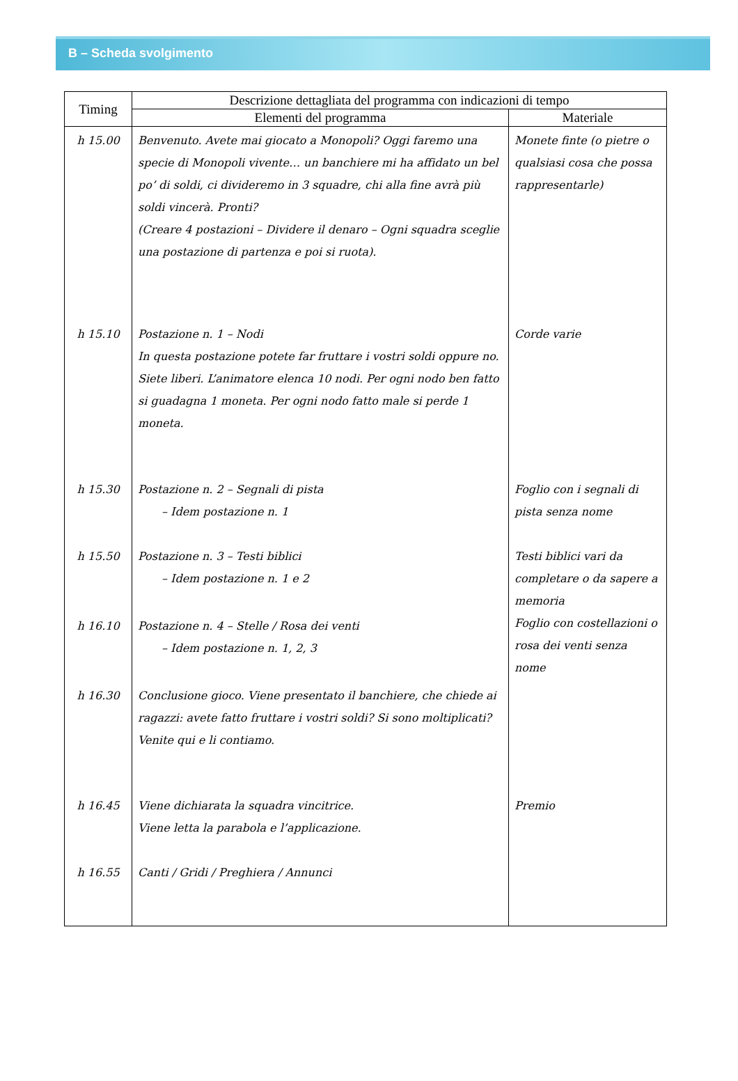B – Scheda svolgimento
| Timing | Descrizione dettagliata del programma con indicazioni di tempo | |
| --- | --- | --- |
| | Elementi del programma | Materiale |
| h 15.00 | Benvenuto. Avete mai giocato a Monopoli? Oggi faremo una specie di Monopoli vivente… un banchiere mi ha affidato un bel po’ di soldi, ci divideremo in 3 squadre, chi alla fine avrà più soldi vincerà. Pronti? (Creare 4 postazioni – Dividere il denaro – Ogni squadra sceglie una postazione di partenza e poi si ruota). | Monete finte (o pietre o qualsiasi cosa che possa rappresentarle) |
| h 15.10 | Postazione n. 1 – Nodi In questa postazione potete far fruttare i vostri soldi oppure no. Siete liberi. L’animatore elenca 10 nodi. Per ogni nodo ben fatto si guadagna 1 moneta. Per ogni nodo fatto male si perde 1 moneta. | Corde varie |
| h 15.30 | Postazione n. 2 – Segnali di pista – Idem postazione n. 1 | Foglio con i segnali di pista senza nome |
| h 15.50 | Postazione n. 3 – Testi biblici – Idem postazione n. 1 e 2 | Testi biblici vari da completare o da sapere a memoria Foglio con costellazioni o rosa dei venti senza nome |
| h 16.10 | Postazione n. 4 – Stelle / Rosa dei venti – Idem postazione n. 1, 2, 3 | |
| h 16.30 | Conclusione gioco. Viene presentato il banchiere, che chiede ai ragazzi: avete fatto fruttare i vostri soldi? Si sono moltiplicati? Venite qui e li contiamo. | |
| h 16.45 | Viene dichiarata la squadra vincitrice. Viene letta la parabola e l’applicazione. | Premio |
| h 16.55 | Canti / Gridi / Preghiera / Annunci | |